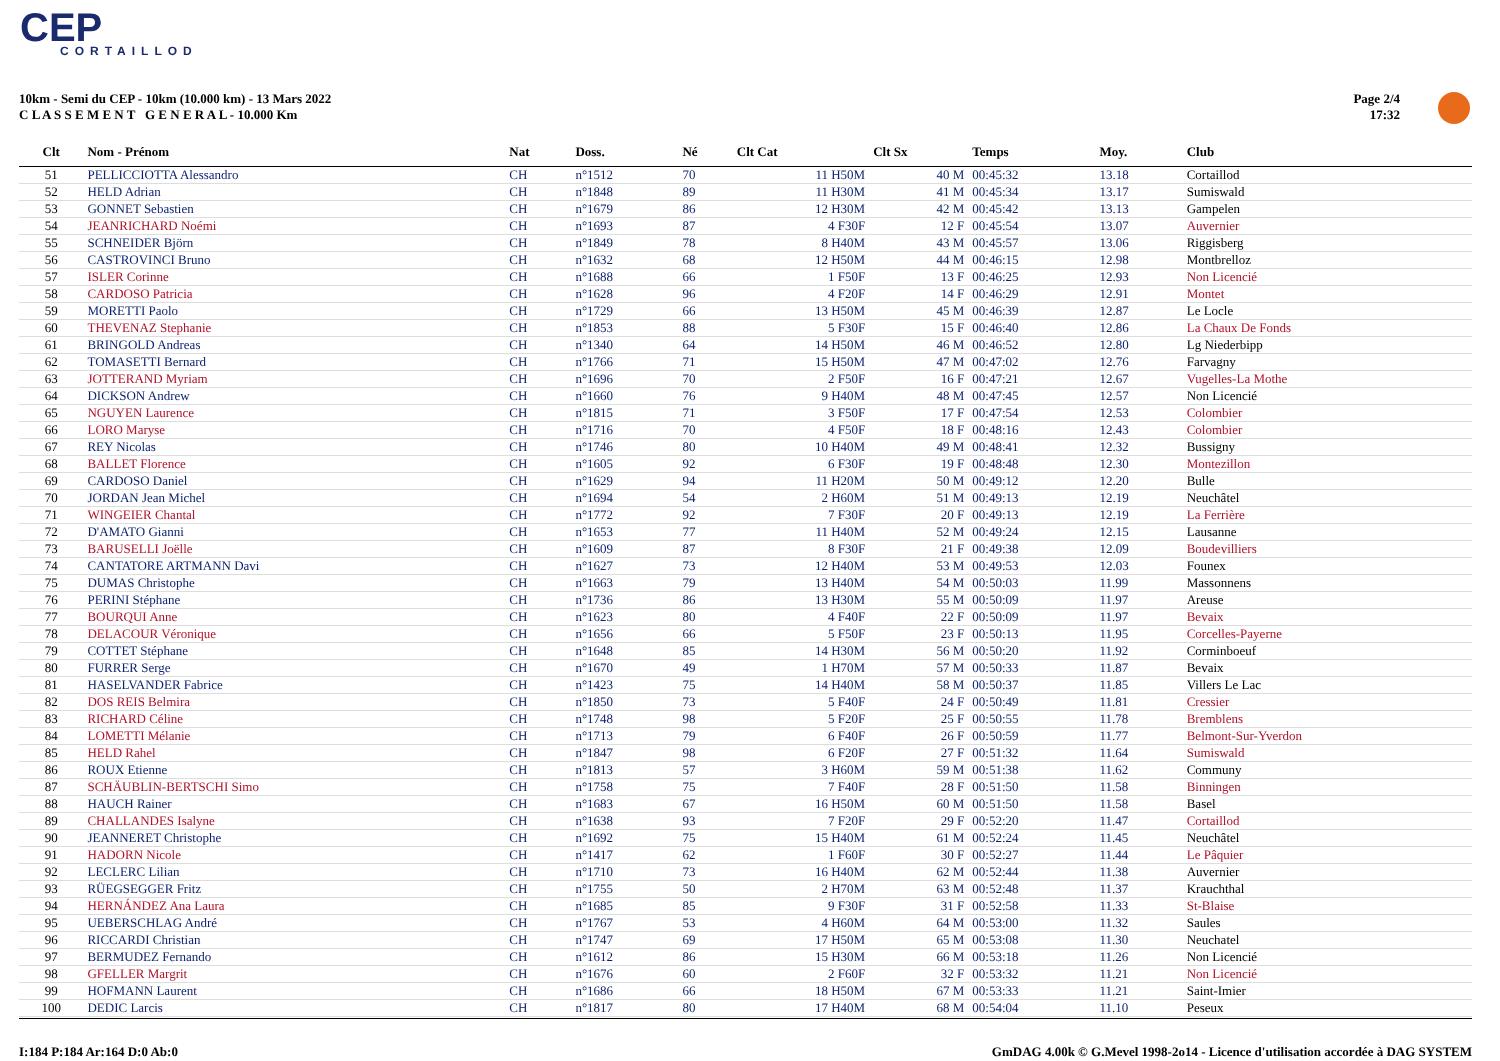CEP
CORTAILLOD
10km - Semi du CEP - 10km (10.000 km) - 13 Mars 2022
C L A S S E M E N T G E N E R A L - 10.000 Km
Page 2/4
17:32
| Clt | Nom - Prénom | Nat | Doss. | Né | Clt Cat | Clt Sx | Temps | Moy. | Club |
| --- | --- | --- | --- | --- | --- | --- | --- | --- | --- |
| 51 | PELLICCIOTTA Alessandro | CH | n°1512 | 70 | 11 H50M | 40 M | 00:45:32 | 13.18 | Cortaillod |
| 52 | HELD Adrian | CH | n°1848 | 89 | 11 H30M | 41 M | 00:45:34 | 13.17 | Sumiswald |
| 53 | GONNET Sebastien | CH | n°1679 | 86 | 12 H30M | 42 M | 00:45:42 | 13.13 | Gampelen |
| 54 | JEANRICHARD Noémi | CH | n°1693 | 87 | 4 F30F | 12 F | 00:45:54 | 13.07 | Auvernier |
| 55 | SCHNEIDER Björn | CH | n°1849 | 78 | 8 H40M | 43 M | 00:45:57 | 13.06 | Riggisberg |
| 56 | CASTROVINCI Bruno | CH | n°1632 | 68 | 12 H50M | 44 M | 00:46:15 | 12.98 | Montbrelloz |
| 57 | ISLER Corinne | CH | n°1688 | 66 | 1 F50F | 13 F | 00:46:25 | 12.93 | Non Licencié |
| 58 | CARDOSO Patricia | CH | n°1628 | 96 | 4 F20F | 14 F | 00:46:29 | 12.91 | Montet |
| 59 | MORETTI Paolo | CH | n°1729 | 66 | 13 H50M | 45 M | 00:46:39 | 12.87 | Le Locle |
| 60 | THEVENAZ Stephanie | CH | n°1853 | 88 | 5 F30F | 15 F | 00:46:40 | 12.86 | La Chaux De Fonds |
| 61 | BRINGOLD Andreas | CH | n°1340 | 64 | 14 H50M | 46 M | 00:46:52 | 12.80 | Lg Niederbipp |
| 62 | TOMASETTI Bernard | CH | n°1766 | 71 | 15 H50M | 47 M | 00:47:02 | 12.76 | Farvagny |
| 63 | JOTTERAND Myriam | CH | n°1696 | 70 | 2 F50F | 16 F | 00:47:21 | 12.67 | Vugelles-La Mothe |
| 64 | DICKSON Andrew | CH | n°1660 | 76 | 9 H40M | 48 M | 00:47:45 | 12.57 | Non Licencié |
| 65 | NGUYEN Laurence | CH | n°1815 | 71 | 3 F50F | 17 F | 00:47:54 | 12.53 | Colombier |
| 66 | LORO Maryse | CH | n°1716 | 70 | 4 F50F | 18 F | 00:48:16 | 12.43 | Colombier |
| 67 | REY Nicolas | CH | n°1746 | 80 | 10 H40M | 49 M | 00:48:41 | 12.32 | Bussigny |
| 68 | BALLET Florence | CH | n°1605 | 92 | 6 F30F | 19 F | 00:48:48 | 12.30 | Montezillon |
| 69 | CARDOSO Daniel | CH | n°1629 | 94 | 11 H20M | 50 M | 00:49:12 | 12.20 | Bulle |
| 70 | JORDAN Jean Michel | CH | n°1694 | 54 | 2 H60M | 51 M | 00:49:13 | 12.19 | Neuchâtel |
| 71 | WINGEIER Chantal | CH | n°1772 | 92 | 7 F30F | 20 F | 00:49:13 | 12.19 | La Ferrière |
| 72 | D'AMATO Gianni | CH | n°1653 | 77 | 11 H40M | 52 M | 00:49:24 | 12.15 | Lausanne |
| 73 | BARUSELLI Joëlle | CH | n°1609 | 87 | 8 F30F | 21 F | 00:49:38 | 12.09 | Boudevilliers |
| 74 | CANTATORE ARTMANN Davi | CH | n°1627 | 73 | 12 H40M | 53 M | 00:49:53 | 12.03 | Founex |
| 75 | DUMAS Christophe | CH | n°1663 | 79 | 13 H40M | 54 M | 00:50:03 | 11.99 | Massonnens |
| 76 | PERINI Stéphane | CH | n°1736 | 86 | 13 H30M | 55 M | 00:50:09 | 11.97 | Areuse |
| 77 | BOURQUI Anne | CH | n°1623 | 80 | 4 F40F | 22 F | 00:50:09 | 11.97 | Bevaix |
| 78 | DELACOUR Véronique | CH | n°1656 | 66 | 5 F50F | 23 F | 00:50:13 | 11.95 | Corcelles-Payerne |
| 79 | COTTET Stéphane | CH | n°1648 | 85 | 14 H30M | 56 M | 00:50:20 | 11.92 | Corminboeuf |
| 80 | FURRER Serge | CH | n°1670 | 49 | 1 H70M | 57 M | 00:50:33 | 11.87 | Bevaix |
| 81 | HASELVANDER Fabrice | CH | n°1423 | 75 | 14 H40M | 58 M | 00:50:37 | 11.85 | Villers Le Lac |
| 82 | DOS REIS Belmira | CH | n°1850 | 73 | 5 F40F | 24 F | 00:50:49 | 11.81 | Cressier |
| 83 | RICHARD Céline | CH | n°1748 | 98 | 5 F20F | 25 F | 00:50:55 | 11.78 | Bremblens |
| 84 | LOMETTI Mélanie | CH | n°1713 | 79 | 6 F40F | 26 F | 00:50:59 | 11.77 | Belmont-Sur-Yverdon |
| 85 | HELD Rahel | CH | n°1847 | 98 | 6 F20F | 27 F | 00:51:32 | 11.64 | Sumiswald |
| 86 | ROUX Etienne | CH | n°1813 | 57 | 3 H60M | 59 M | 00:51:38 | 11.62 | Communy |
| 87 | SCHÄUBLIN-BERTSCHI Simo | CH | n°1758 | 75 | 7 F40F | 28 F | 00:51:50 | 11.58 | Binningen |
| 88 | HAUCH Rainer | CH | n°1683 | 67 | 16 H50M | 60 M | 00:51:50 | 11.58 | Basel |
| 89 | CHALLANDES Isalyne | CH | n°1638 | 93 | 7 F20F | 29 F | 00:52:20 | 11.47 | Cortaillod |
| 90 | JEANNERET Christophe | CH | n°1692 | 75 | 15 H40M | 61 M | 00:52:24 | 11.45 | Neuchâtel |
| 91 | HADORN Nicole | CH | n°1417 | 62 | 1 F60F | 30 F | 00:52:27 | 11.44 | Le Pâquier |
| 92 | LECLERC Lilian | CH | n°1710 | 73 | 16 H40M | 62 M | 00:52:44 | 11.38 | Auvernier |
| 93 | RÜEGSEGGER Fritz | CH | n°1755 | 50 | 2 H70M | 63 M | 00:52:48 | 11.37 | Krauchthal |
| 94 | HERNÁNDEZ Ana Laura | CH | n°1685 | 85 | 9 F30F | 31 F | 00:52:58 | 11.33 | St-Blaise |
| 95 | UEBERSCHLAG André | CH | n°1767 | 53 | 4 H60M | 64 M | 00:53:00 | 11.32 | Saules |
| 96 | RICCARDI Christian | CH | n°1747 | 69 | 17 H50M | 65 M | 00:53:08 | 11.30 | Neuchatel |
| 97 | BERMUDEZ Fernando | CH | n°1612 | 86 | 15 H30M | 66 M | 00:53:18 | 11.26 | Non Licencié |
| 98 | GFELLER Margrit | CH | n°1676 | 60 | 2 F60F | 32 F | 00:53:32 | 11.21 | Non Licencié |
| 99 | HOFMANN Laurent | CH | n°1686 | 66 | 18 H50M | 67 M | 00:53:33 | 11.21 | Saint-Imier |
| 100 | DEDIC Larcis | CH | n°1817 | 80 | 17 H40M | 68 M | 00:54:04 | 11.10 | Peseux |
I:184 P:184 Ar:164 D:0 Ab:0
GmDAG 4.00k © G.Mevel 1998-2o14 - Licence d'utilisation accordée à DAG SYSTEM